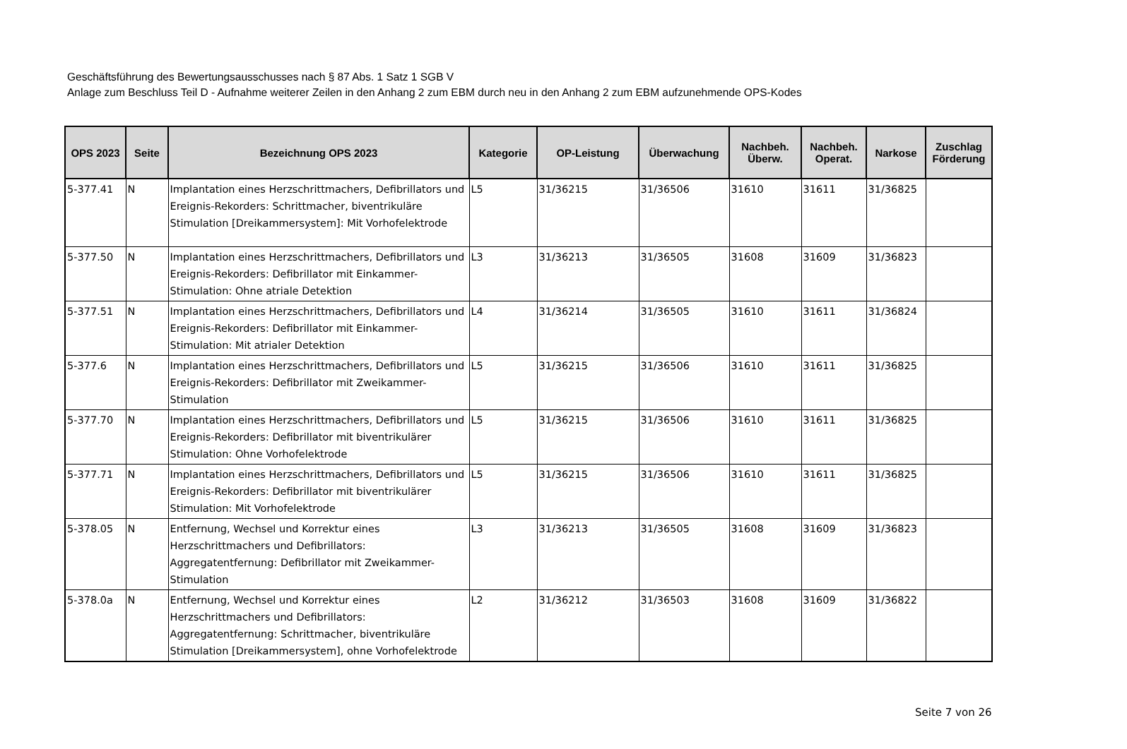Geschäftsführung des Bewertungsausschusses nach § 87 Abs. 1 Satz 1 SGB V
Anlage zum Beschluss Teil D - Aufnahme weiterer Zeilen in den Anhang 2 zum EBM durch neu in den Anhang 2 zum EBM aufzunehmende OPS-Kodes
| OPS 2023 | Seite | Bezeichnung OPS 2023 | Kategorie | OP-Leistung | Überwachung | Nachbeh. Überw. | Nachbeh. Operat. | Narkose | Zuschlag Förderung |
| --- | --- | --- | --- | --- | --- | --- | --- | --- | --- |
| 5-377.41 | N | Implantation eines Herzschrittmachers, Defibrillators und Ereignis-Rekorders: Schrittmacher, biventrikuläre Stimulation [Dreikammersystem]: Mit Vorhofelektrode | L5 | 31/36215 | 31/36506 | 31610 | 31611 | 31/36825 | |
| 5-377.50 | N | Implantation eines Herzschrittmachers, Defibrillators und Ereignis-Rekorders: Defibrillator mit Einkammer-Stimulation: Ohne atriale Detektion | L3 | 31/36213 | 31/36505 | 31608 | 31609 | 31/36823 | |
| 5-377.51 | N | Implantation eines Herzschrittmachers, Defibrillators und Ereignis-Rekorders: Defibrillator mit Einkammer-Stimulation: Mit atrialer Detektion | L4 | 31/36214 | 31/36505 | 31610 | 31611 | 31/36824 | |
| 5-377.6 | N | Implantation eines Herzschrittmachers, Defibrillators und Ereignis-Rekorders: Defibrillator mit Zweikammer-Stimulation | L5 | 31/36215 | 31/36506 | 31610 | 31611 | 31/36825 | |
| 5-377.70 | N | Implantation eines Herzschrittmachers, Defibrillators und Ereignis-Rekorders: Defibrillator mit biventrikulärer Stimulation: Ohne Vorhofelektrode | L5 | 31/36215 | 31/36506 | 31610 | 31611 | 31/36825 | |
| 5-377.71 | N | Implantation eines Herzschrittmachers, Defibrillators und Ereignis-Rekorders: Defibrillator mit biventrikulärer Stimulation: Mit Vorhofelektrode | L5 | 31/36215 | 31/36506 | 31610 | 31611 | 31/36825 | |
| 5-378.05 | N | Entfernung, Wechsel und Korrektur eines Herzschrittmachers und Defibrillators: Aggregatentfernung: Defibrillator mit Zweikammer-Stimulation | L3 | 31/36213 | 31/36505 | 31608 | 31609 | 31/36823 | |
| 5-378.0a | N | Entfernung, Wechsel und Korrektur eines Herzschrittmachers und Defibrillators: Aggregatentfernung: Schrittmacher, biventrikuläre Stimulation [Dreikammersystem], ohne Vorhofelektrode | L2 | 31/36212 | 31/36503 | 31608 | 31609 | 31/36822 | |
Seite 7 von 26